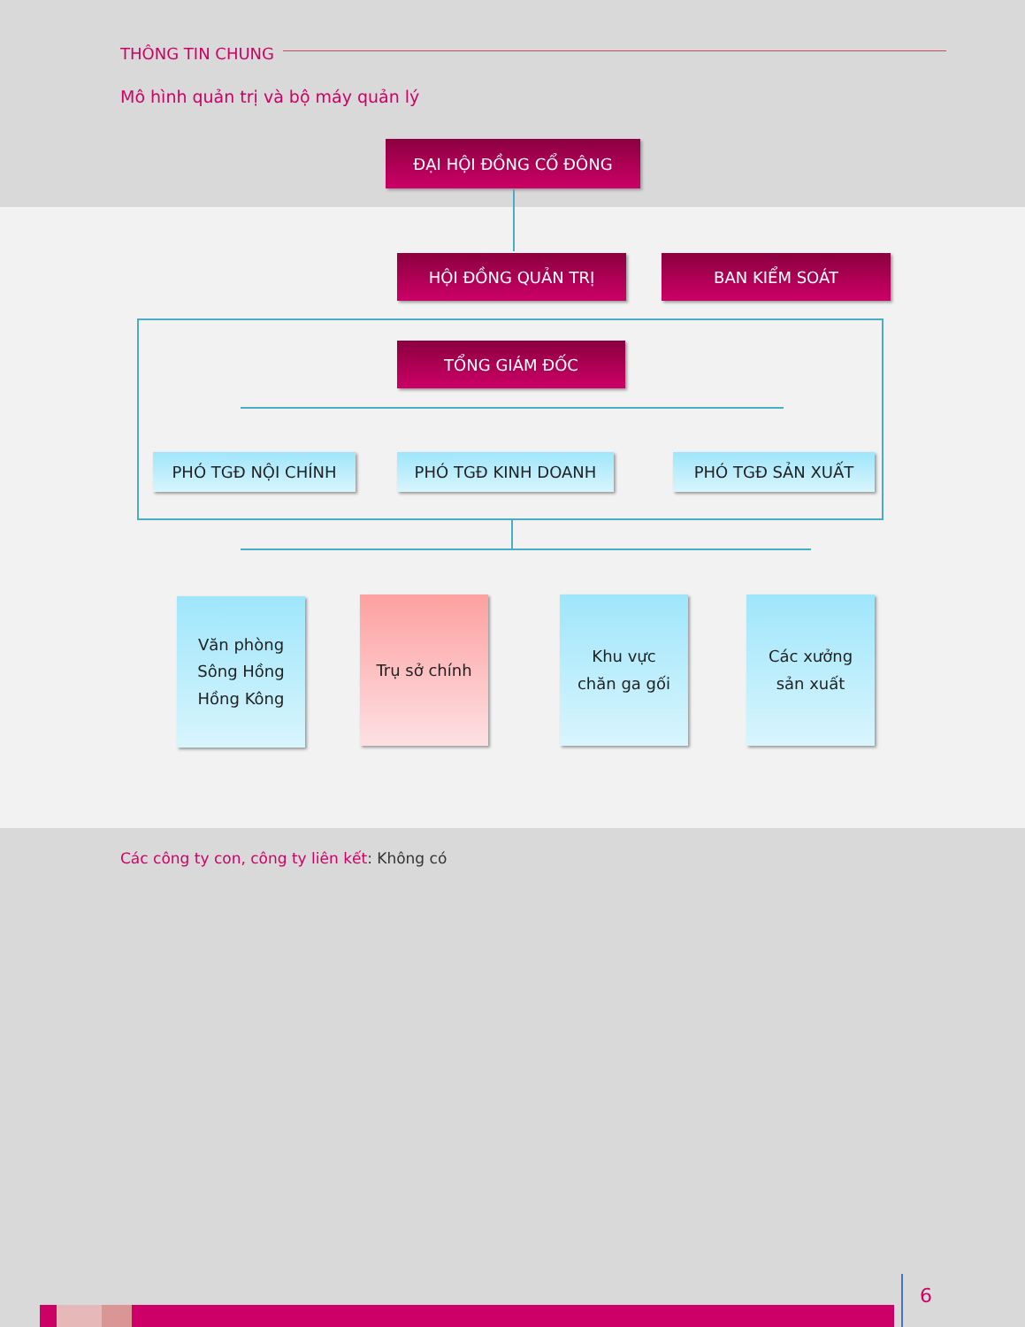THÔNG TIN CHUNG
Mô hình quản trị và bộ máy quản lý
ĐẠI HỘI ĐỒNG CỔ ĐÔNG
HỘI ĐỒNG QUẢN TRỊ BAN KIỂM SOÁT
TỔNG GIÁM ĐỐC
PHÓ TGĐ NỘI CHÍNH PHÓ TGĐ KINH DOANH PHÓ TGĐ SẢN XUẤT
Văn phòng
Sông Hồng
Hồng Kông
Trụ sở chính
Khu vực
chăn ga gối
Các xưởng
sản xuất
Các công ty con, công ty liên kết: Không có
6